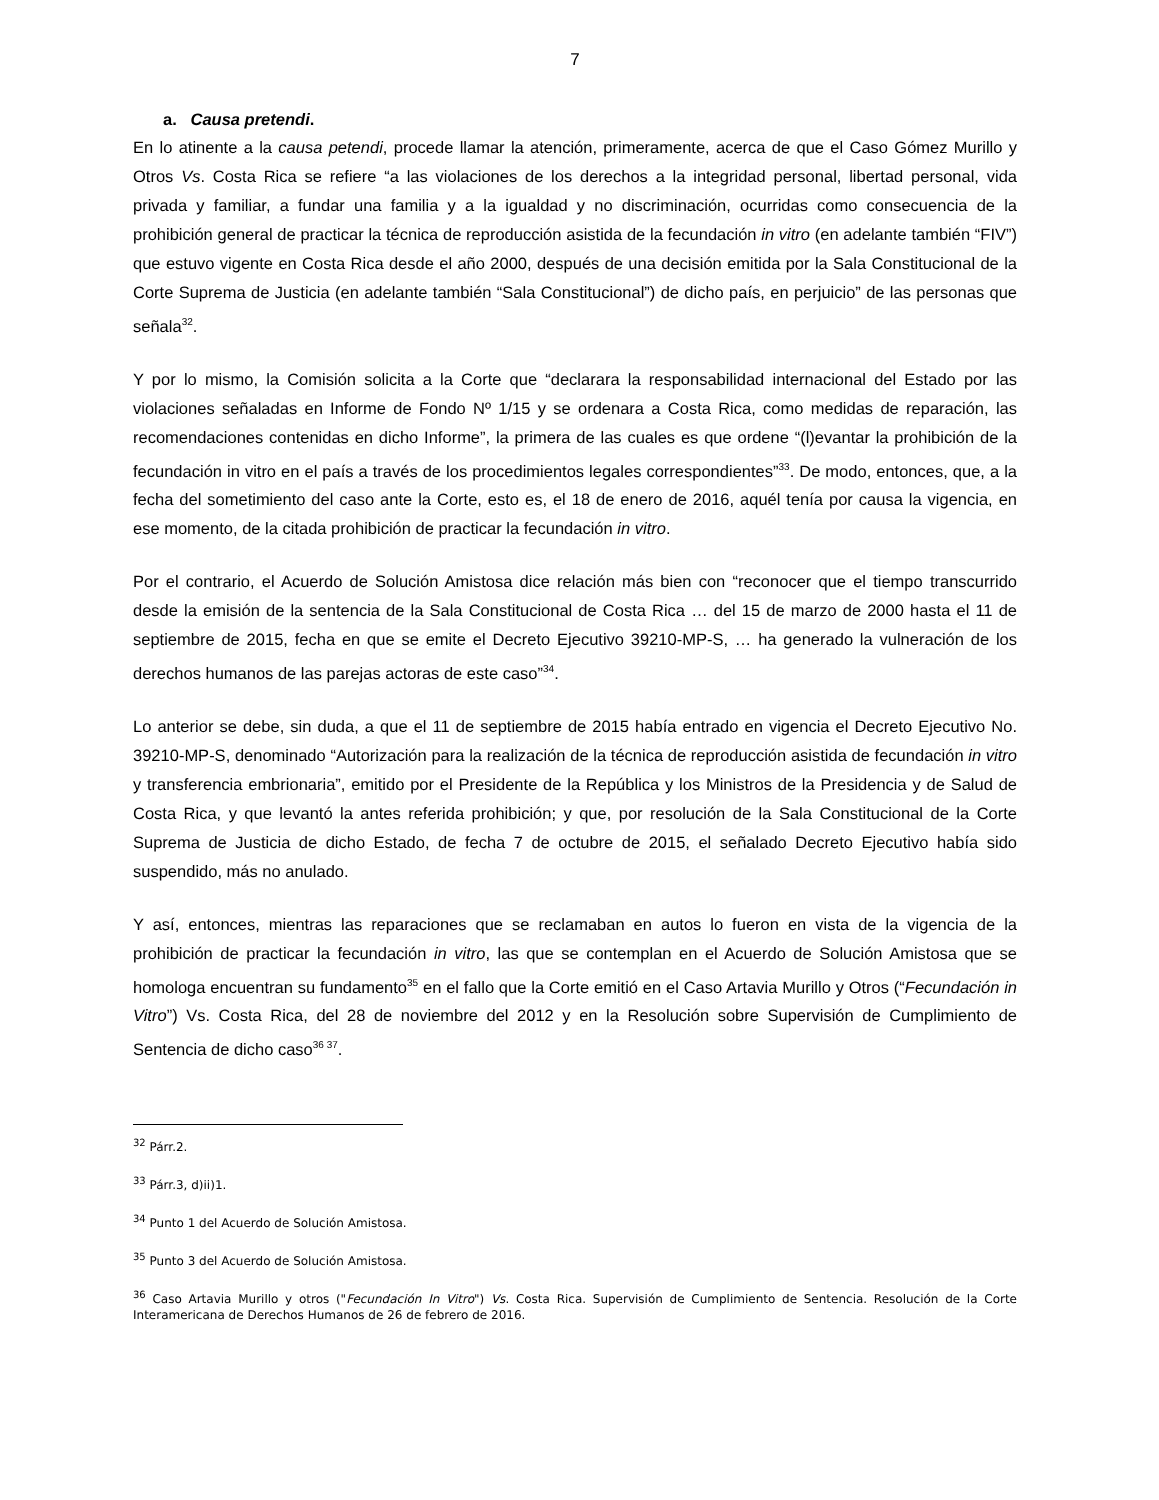7
a. Causa pretendi.
En lo atinente a la causa petendi, procede llamar la atención, primeramente, acerca de que el Caso Gómez Murillo y Otros Vs. Costa Rica se refiere “a las violaciones de los derechos a la integridad personal, libertad personal, vida privada y familiar, a fundar una familia y a la igualdad y no discriminación, ocurridas como consecuencia de la prohibición general de practicar la técnica de reproducción asistida de la fecundación in vitro (en adelante también “FIV”) que estuvo vigente en Costa Rica desde el año 2000, después de una decisión emitida por la Sala Constitucional de la Corte Suprema de Justicia (en adelante también “Sala Constitucional”) de dicho país, en perjuicio” de las personas que señala<sup>32</sup>.
Y por lo mismo, la Comisión solicita a la Corte que “declarara la responsabilidad internacional del Estado por las violaciones señaladas en Informe de Fondo Nº 1/15 y se ordenara a Costa Rica, como medidas de reparación, las recomendaciones contenidas en dicho Informe”, la primera de las cuales es que ordene “(l)evantar la prohibición de la fecundación in vitro en el país a través de los procedimientos legales correspondientes”<sup>33</sup>. De modo, entonces, que, a la fecha del sometimiento del caso ante la Corte, esto es, el 18 de enero de 2016, aquél tenía por causa la vigencia, en ese momento, de la citada prohibición de practicar la fecundación in vitro.
Por el contrario, el Acuerdo de Solución Amistosa dice relación más bien con “reconocer que el tiempo transcurrido desde la emisión de la sentencia de la Sala Constitucional de Costa Rica … del 15 de marzo de 2000 hasta el 11 de septiembre de 2015, fecha en que se emite el Decreto Ejecutivo 39210-MP-S, … ha generado la vulneración de los derechos humanos de las parejas actoras de este caso”<sup>34</sup>.
Lo anterior se debe, sin duda, a que el 11 de septiembre de 2015 había entrado en vigencia el Decreto Ejecutivo No. 39210-MP-S, denominado “Autorización para la realización de la técnica de reproducción asistida de fecundación in vitro y transferencia embrionaria”, emitido por el Presidente de la República y los Ministros de la Presidencia y de Salud de Costa Rica, y que levantó la antes referida prohibición; y que, por resolución de la Sala Constitucional de la Corte Suprema de Justicia de dicho Estado, de fecha 7 de octubre de 2015, el señalado Decreto Ejecutivo había sido suspendido, más no anulado.
Y así, entonces, mientras las reparaciones que se reclamaban en autos lo fueron en vista de la vigencia de la prohibición de practicar la fecundación in vitro, las que se contemplan en el Acuerdo de Solución Amistosa que se homologa encuentran su fundamento<sup>35</sup> en el fallo que la Corte emitió en el Caso Artavia Murillo y Otros (“Fecundación in Vitro”) Vs. Costa Rica, del 28 de noviembre del 2012 y en la Resolución sobre Supervisión de Cumplimiento de Sentencia de dicho caso<sup>36 37</sup>.
<sup>32</sup> Párr.2.
<sup>33</sup> Párr.3, d)ii)1.
<sup>34</sup> Punto 1 del Acuerdo de Solución Amistosa.
<sup>35</sup> Punto 3 del Acuerdo de Solución Amistosa.
<sup>36</sup> Caso Artavia Murillo y otros ("Fecundación In Vitro") Vs. Costa Rica. Supervisión de Cumplimiento de Sentencia. Resolución de la Corte Interamericana de Derechos Humanos de 26 de febrero de 2016.